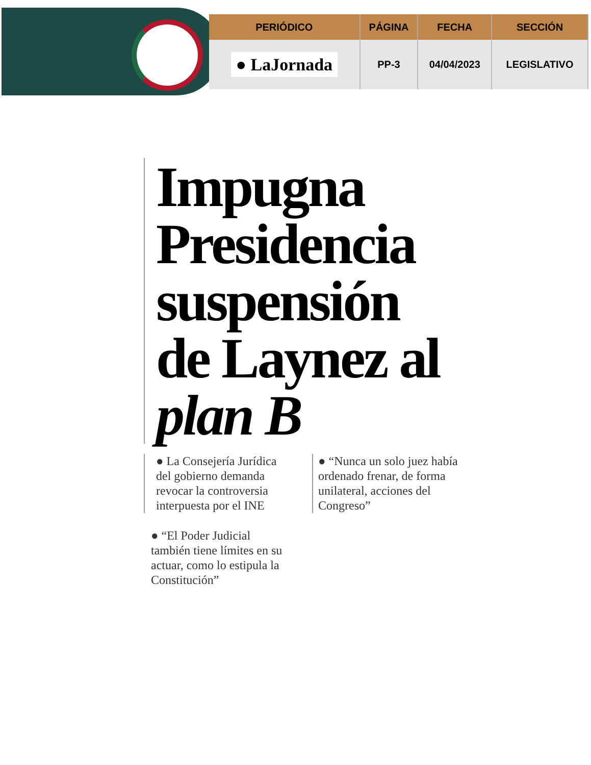| PERIÓDICO | PÁGINA | FECHA | SECCIÓN |
| --- | --- | --- | --- |
| ● LaJornada | PP-3 | 04/04/2023 | LEGISLATIVO |
Impugna Presidencia suspensión de Laynez al plan B
● La Consejería Jurídica del gobierno demanda revocar la controversia interpuesta por el INE
● “El Poder Judicial también tiene límites en su actuar, como lo estipula la Constitución”
● “Nunca un solo juez había ordenado frenar, de forma unilateral, acciones del Congreso”